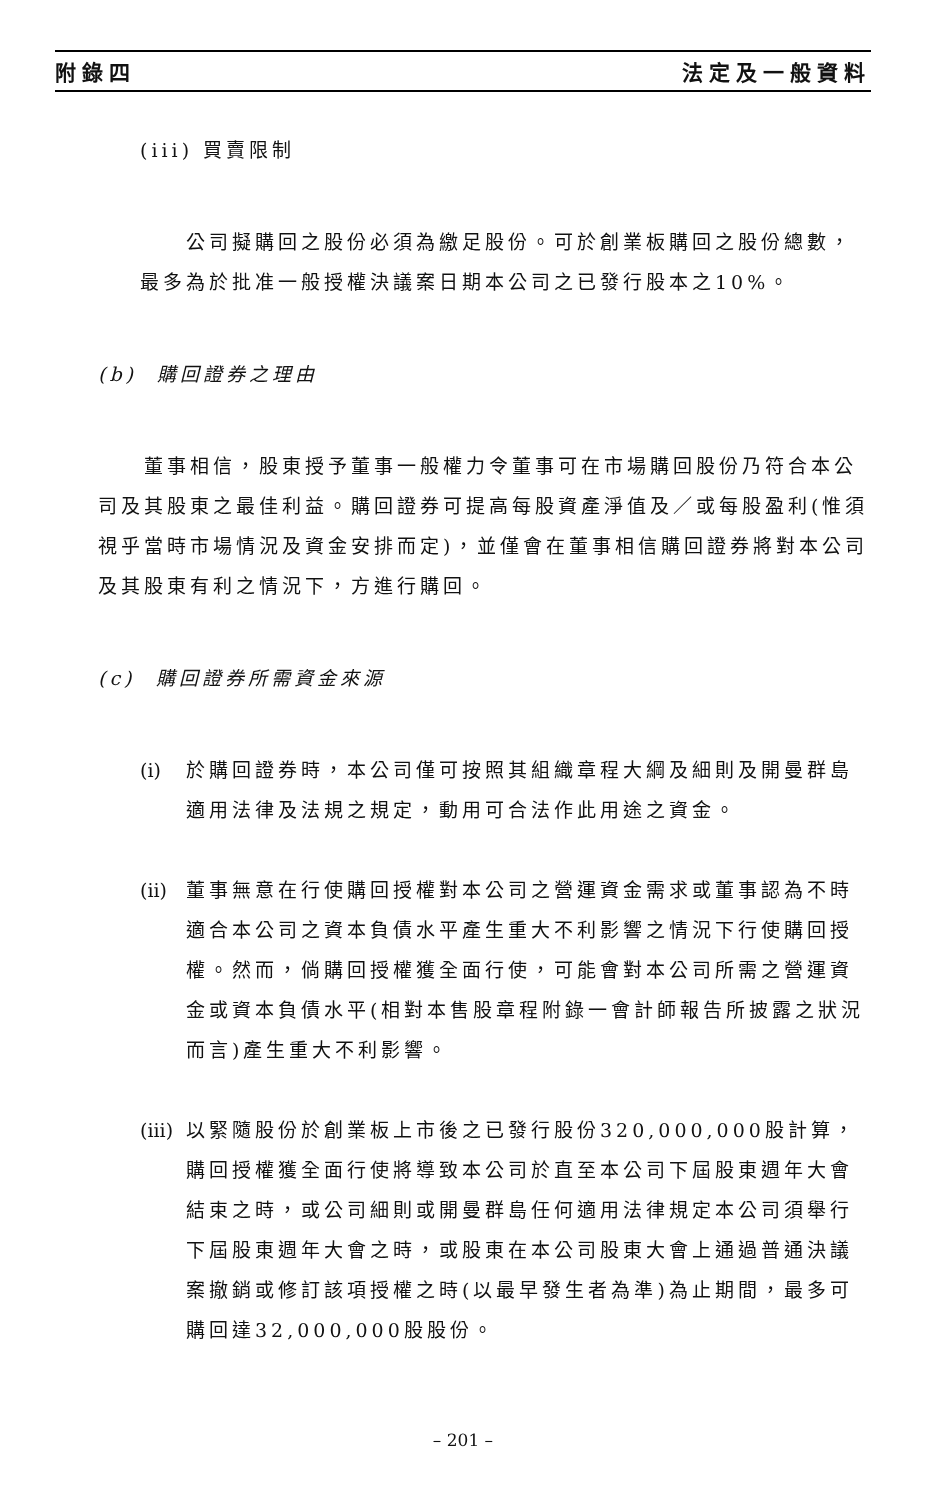附錄四 法定及一般資料
(iii) 買賣限制
公司擬購回之股份必須為繳足股份。可於創業板購回之股份總數，最多為於批准一般授權決議案日期本公司之已發行股本之10%。
(b) 購回證券之理由
董事相信，股東授予董事一般權力令董事可在市場購回股份乃符合本公司及其股東之最佳利益。購回證券可提高每股資產淨值及／或每股盈利(惟須視乎當時市場情況及資金安排而定)，並僅會在董事相信購回證券將對本公司及其股東有利之情況下，方進行購回。
(c) 購回證券所需資金來源
(i) 於購回證券時，本公司僅可按照其組織章程大綱及細則及開曼群島適用法律及法規之規定，動用可合法作此用途之資金。
(ii) 董事無意在行使購回授權對本公司之營運資金需求或董事認為不時適合本公司之資本負債水平產生重大不利影響之情況下行使購回授權。然而，倘購回授權獲全面行使，可能會對本公司所需之營運資金或資本負債水平(相對本售股章程附錄一會計師報告所披露之狀況而言)產生重大不利影響。
(iii) 以緊隨股份於創業板上市後之已發行股份320,000,000股計算，購回授權獲全面行使將導致本公司於直至本公司下屆股東週年大會結束之時，或公司細則或開曼群島任何適用法律規定本公司須舉行下屆股東週年大會之時，或股東在本公司股東大會上通過普通決議案撤銷或修訂該項授權之時(以最早發生者為準)為止期間，最多可購回達32,000,000股股份。
– 201 –